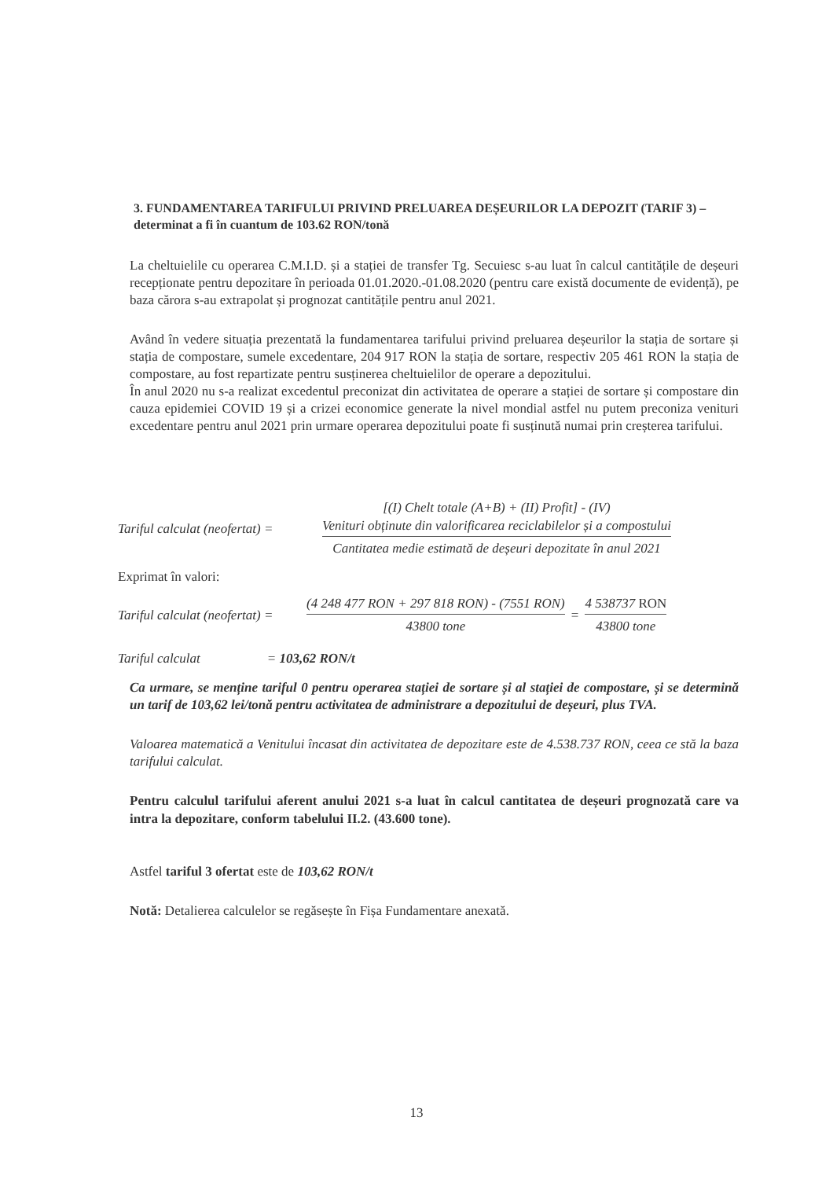3. FUNDAMENTAREA TARIFULUI PRIVIND PRELUAREA DEȘEURILOR LA DEPOZIT (TARIF 3) – determinat a fi în cuantum de 103.62 RON/tonă
La cheltuielile cu operarea C.M.I.D. și a stației de transfer Tg. Secuiesc s-au luat în calcul cantitățile de deșeuri recepționate pentru depozitare în perioada 01.01.2020.-01.08.2020 (pentru care există documente de evidență), pe baza cărora s-au extrapolat și prognozat cantitățile pentru anul 2021.
Având în vedere situația prezentată la fundamentarea tarifului privind preluarea deșeurilor la stația de sortare și stația de compostare, sumele excedentare, 204 917 RON la stația de sortare, respectiv 205 461 RON la stația de compostare, au fost repartizate pentru susținerea cheltuielilor de operare a depozitului.
În anul 2020 nu s-a realizat excedentul preconizat din activitatea de operare a stației de sortare și compostare din cauza epidemiei COVID 19 și a crizei economice generate la nivel mondial astfel nu putem preconiza venituri excedentare pentru anul 2021 prin urmare operarea depozitului poate fi susținută numai prin creșterea tarifului.
Tariful calculat (neofertat) =
[(I) Chelt totale (A+B) + (II) Profit] - (IV)
Venituri obținute din valorificarea reciclabilelor și a compostului
Cantitatea medie estimată de deșeuri depozitate în anul 2021
Exprimat în valori:
Tariful calculat (neofertat) =
(4 248 477 RON + 297 818 RON) - (7551 RON)
43800 tone
=
4 538737 RON
43800 tone
Tariful calculat = 103,62 RON/t
Ca urmare, se menține tariful 0 pentru operarea stației de sortare și al stației de compostare, și se determină un tarif de 103,62 lei/tonă pentru activitatea de administrare a depozitului de deșeuri, plus TVA.
Valoarea matematică a Venitului încasat din activitatea de depozitare este de 4.538.737 RON, ceea ce stă la baza tarifului calculat.
Pentru calculul tarifului aferent anului 2021 s-a luat în calcul cantitatea de deșeuri prognozată care va intra la depozitare, conform tabelului II.2. (43.600 tone).
Astfel tariful 3 ofertat este de 103,62 RON/t
Notă: Detalierea calculelor se regăsește în Fișa Fundamentare anexată.
13